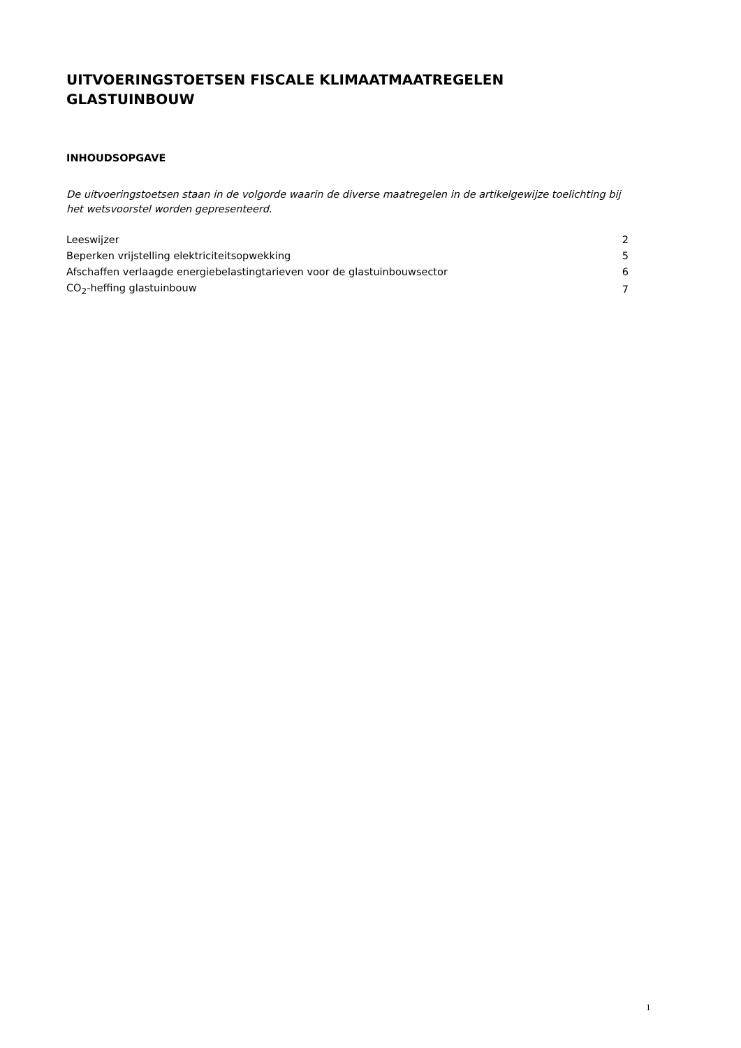UITVOERINGSTOETSEN FISCALE KLIMAATMAATREGELEN GLASTUINBOUW
INHOUDSOPGAVE
De uitvoeringstoetsen staan in de volgorde waarin de diverse maatregelen in de artikelgewijze toelichting bij het wetsvoorstel worden gepresenteerd.
| Leeswijzer | 2 |
| Beperken vrijstelling elektriciteitsopwekking | 5 |
| Afschaffen verlaagde energiebelastingtarieven voor de glastuinbouwsector | 6 |
| CO<sub>2</sub>-heffing glastuinbouw | 7 |
1